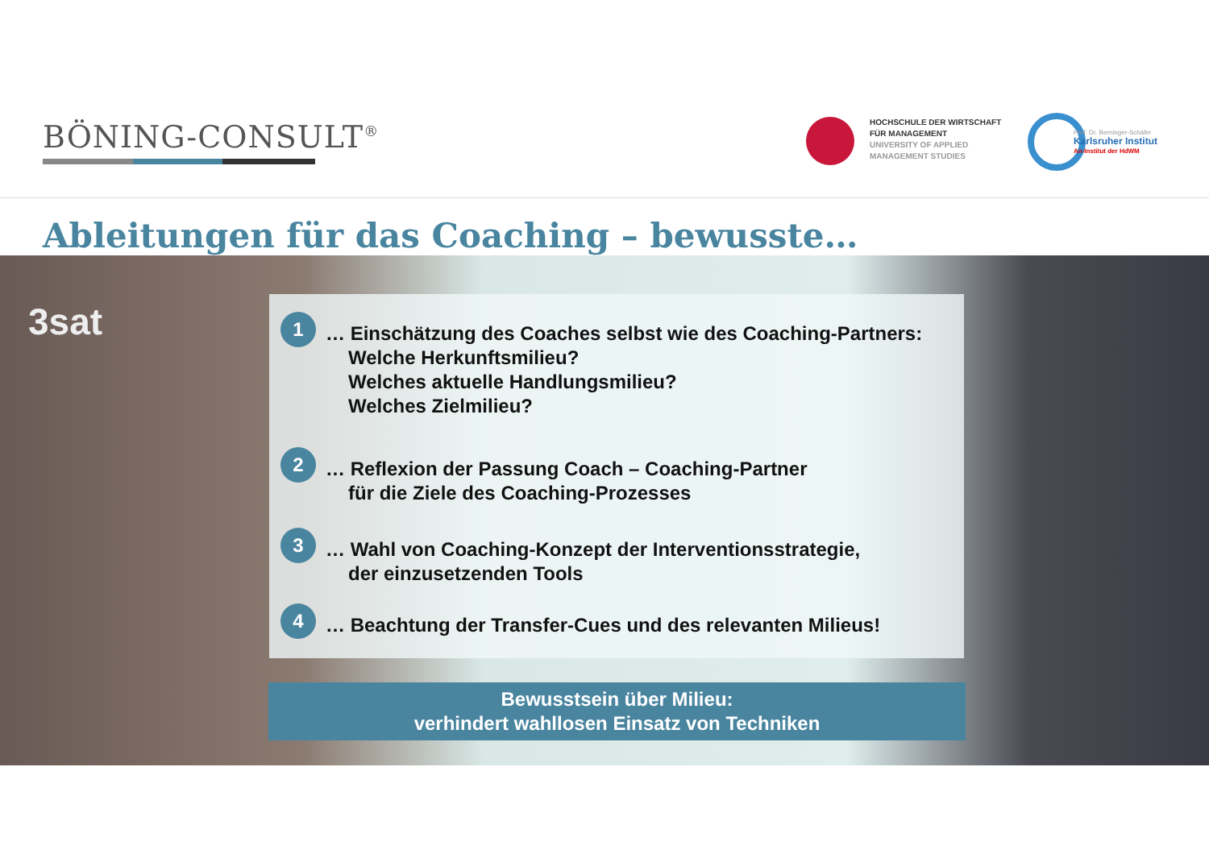BÖNING-CONSULT<sup>®</sup>
HOCHSCHULE DER WIRTSCHAFT
FÜR MANAGEMENT
UNIVERSITY OF APPLIED
MANAGEMENT STUDIES
Prof. Dr. Berninger-Schäfer
Karlsruher Institut
An-Institut der HdWM
Ableitungen für das Coaching – bewusste…
3sat
1
… Einschätzung des Coaches selbst wie des Coaching-Partners:
Welche Herkunftsmilieu?
Welches aktuelle Handlungsmilieu?
Welches Zielmilieu?
2
… Reflexion der Passung Coach – Coaching-Partner
für die Ziele des Coaching-Prozesses
3
… Wahl von Coaching-Konzept der Interventionsstrategie,
der einzusetzenden Tools
4
… Beachtung der Transfer-Cues und des relevanten Milieus!
Bewusstsein über Milieu:
verhindert wahllosen Einsatz von Techniken